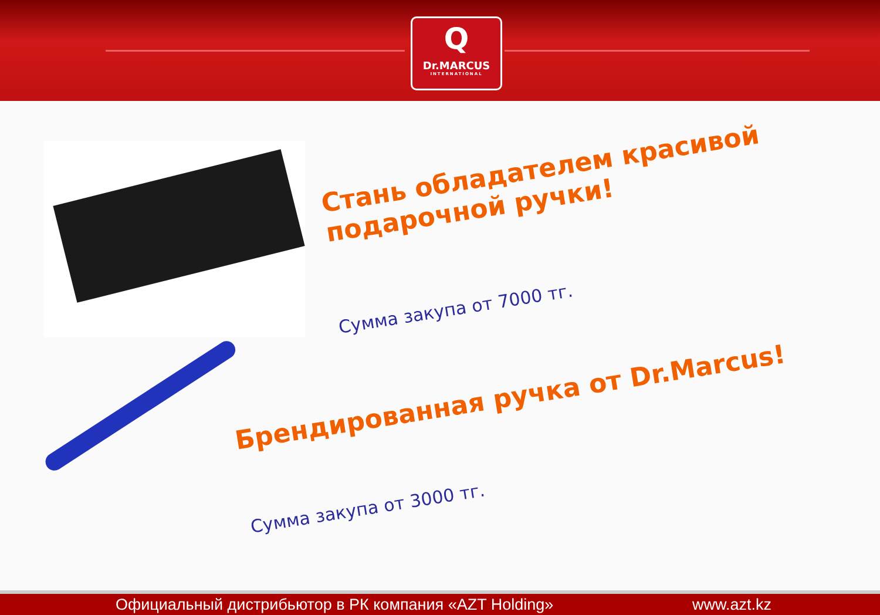Q
Dr.MARCUS
INTERNATIONAL
Стань обладателем красивой
подарочной ручки!
Сумма закупа от 7000 тг.
Брендированная ручка от Dr.Marcus!
Сумма закупа от 3000 тг.
Официальный дистрибьютор в РК компания «AZT Holding» www.azt.kz